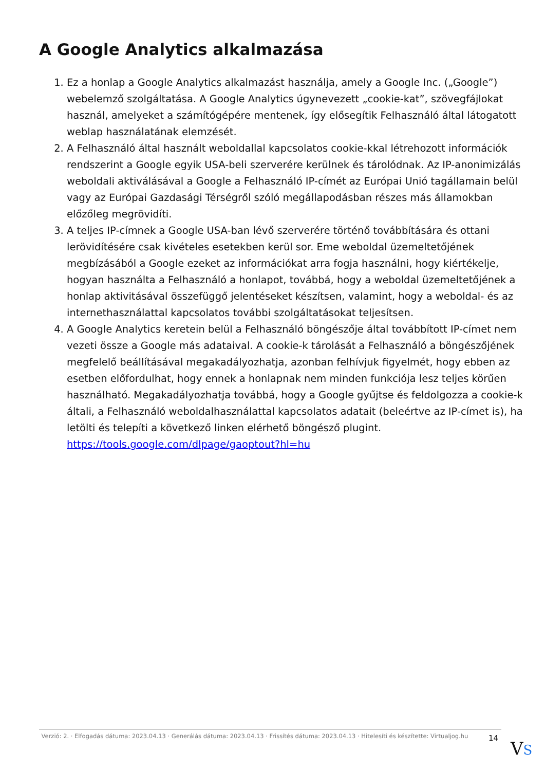A Google Analytics alkalmazása
1. Ez a honlap a Google Analytics alkalmazást használja, amely a Google Inc. („Google”) webelemző szolgáltatása. A Google Analytics úgynevezett „cookie-kat”, szövegfájlokat használ, amelyeket a számítógépére mentenek, így elősegítik Felhasználó által látogatott weblap használatának elemzését.
2. A Felhasználó által használt weboldallal kapcsolatos cookie-kkal létrehozott információk rendszerint a Google egyik USA-beli szerverére kerülnek és tárolódnak. Az IP-anonimizálás weboldali aktiválásával a Google a Felhasználó IP-címét az Európai Unió tagállamain belül vagy az Európai Gazdasági Térségről szóló megállapodásban részes más államokban előzőleg megrövidíti.
3. A teljes IP-címnek a Google USA-ban lévő szerverére történő továbbítására és ottani lerövidítésére csak kivételes esetekben kerül sor. Eme weboldal üzemeltetőjének megbízásából a Google ezeket az információkat arra fogja használni, hogy kiértékelje, hogyan használta a Felhasználó a honlapot, továbbá, hogy a weboldal üzemeltetőjének a honlap aktivitásával összefüggő jelentéseket készítsen, valamint, hogy a weboldal- és az internethasználattal kapcsolatos további szolgáltatásokat teljesítsen.
4. A Google Analytics keretein belül a Felhasználó böngészője által továbbított IP-címet nem vezeti össze a Google más adataival. A cookie-k tárolását a Felhasználó a böngészőjének megfelelő beállításával megakadályozhatja, azonban felhívjuk figyelmét, hogy ebben az esetben előfordulhat, hogy ennek a honlapnak nem minden funkciója lesz teljes körűen használható. Megakadályozhatja továbbá, hogy a Google gyűjtse és feldolgozza a cookie-k általi, a Felhasználó weboldalhasználattal kapcsolatos adatait (beleértve az IP-címet is), ha letölti és telepíti a következő linken elérhető böngésző plugint. https://tools.google.com/dlpage/gaoptout?hl=hu
Verzió: 2. · Elfogadás dátuma: 2023.04.13 · Generálás dátuma: 2023.04.13 · Frissítés dátuma: 2023.04.13 · Hitelesíti és készítette: Virtualjog.hu
14
VS